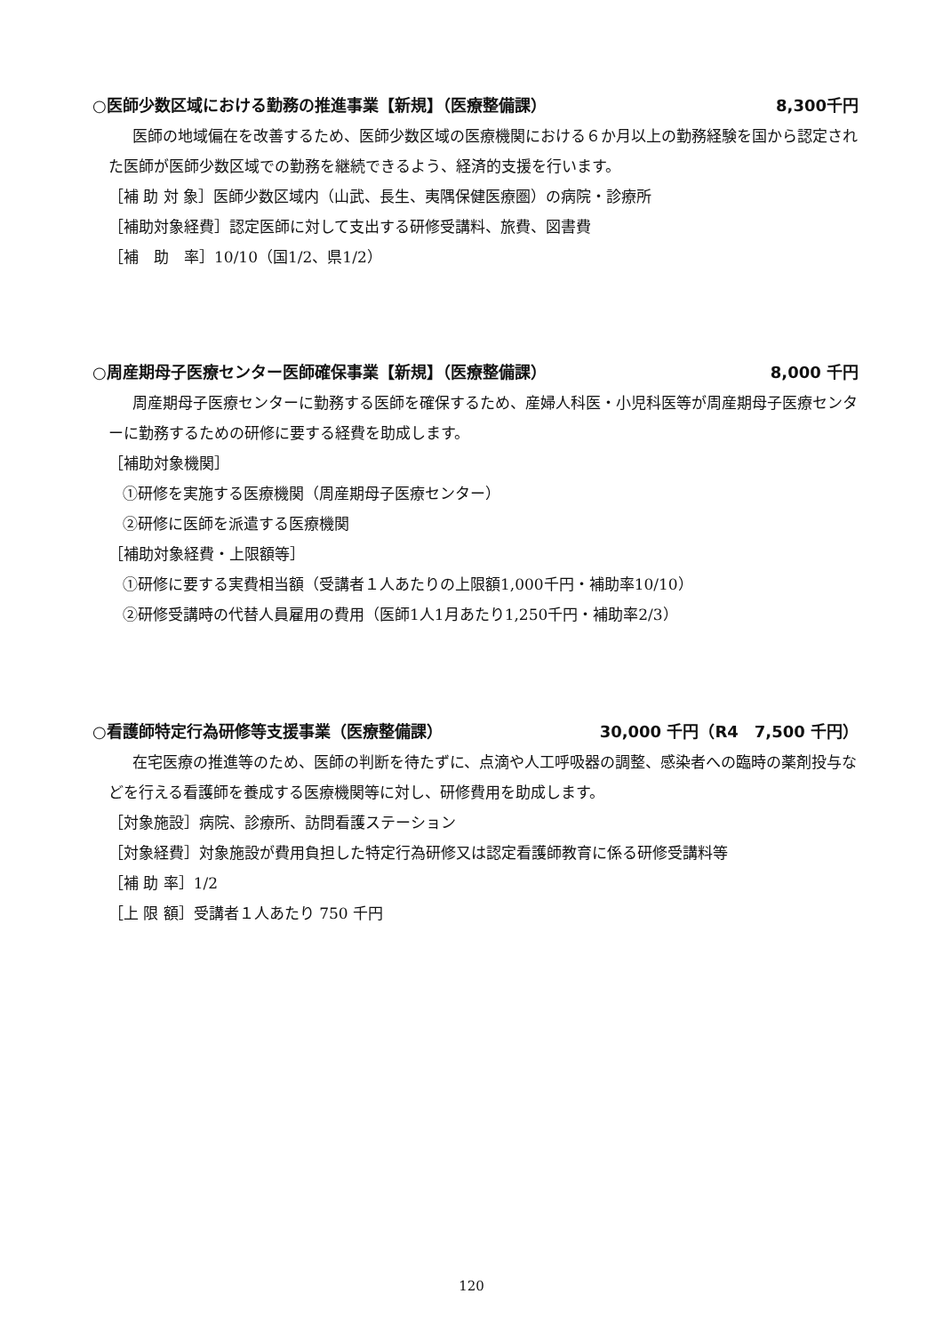○医師少数区域における勤務の推進事業【新規】（医療整備課） 8,300千円
医師の地域偏在を改善するため、医師少数区域の医療機関における６か月以上の勤務経験を国から認定された医師が医師少数区域での勤務を継続できるよう、経済的支援を行います。
［補 助 対 象］医師少数区域内（山武、長生、夷隅保健医療圏）の病院・診療所
［補助対象経費］認定医師に対して支出する研修受講料、旅費、図書費
［補　助　率］10/10（国1/2、県1/2）
○周産期母子医療センター医師確保事業【新規】（医療整備課） 8,000 千円
周産期母子医療センターに勤務する医師を確保するため、産婦人科医・小児科医等が周産期母子医療センターに勤務するための研修に要する経費を助成します。
［補助対象機関］
①研修を実施する医療機関（周産期母子医療センター）
②研修に医師を派遣する医療機関
［補助対象経費・上限額等］
①研修に要する実費相当額（受講者１人あたりの上限額1,000千円・補助率10/10）
②研修受講時の代替人員雇用の費用（医師1人1月あたり1,250千円・補助率2/3）
○看護師特定行為研修等支援事業（医療整備課） 30,000 千円（R4　7,500 千円）
在宅医療の推進等のため、医師の判断を待たずに、点滴や人工呼吸器の調整、感染者への臨時の薬剤投与などを行える看護師を養成する医療機関等に対し、研修費用を助成します。
［対象施設］病院、診療所、訪問看護ステーション
［対象経費］対象施設が費用負担した特定行為研修又は認定看護師教育に係る研修受講料等
［補 助 率］1/2
［上 限 額］受講者１人あたり 750 千円
120